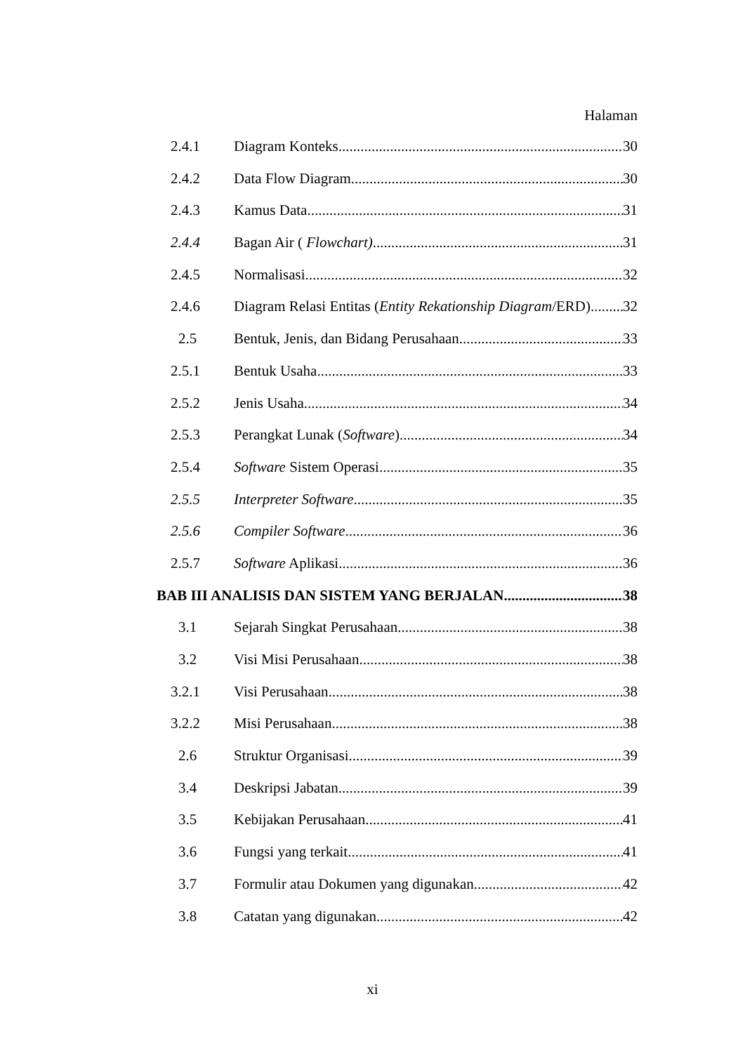Halaman
2.4.1 Diagram Konteks 30
2.4.2 Data Flow Diagram 30
2.4.3 Kamus Data 31
2.4.4 Bagan Air ( Flowchart) 31
2.4.5 Normalisasi 32
2.4.6 Diagram Relasi Entitas (Entity Rekationship Diagram/ERD) 32
2.5 Bentuk, Jenis, dan Bidang Perusahaan 33
2.5.1 Bentuk Usaha 33
2.5.2 Jenis Usaha 34
2.5.3 Perangkat Lunak (Software) 34
2.5.4 Software Sistem Operasi 35
2.5.5 Interpreter Software 35
2.5.6 Compiler Software 36
2.5.7 Software Aplikasi 36
BAB III ANALISIS DAN SISTEM YANG BERJALAN 38
3.1 Sejarah Singkat Perusahaan 38
3.2 Visi Misi Perusahaan 38
3.2.1 Visi Perusahaan 38
3.2.2 Misi Perusahaan 38
2.6 Struktur Organisasi 39
3.4 Deskripsi Jabatan 39
3.5 Kebijakan Perusahaan 41
3.6 Fungsi yang terkait 41
3.7 Formulir atau Dokumen yang digunakan 42
3.8 Catatan yang digunakan 42
xi